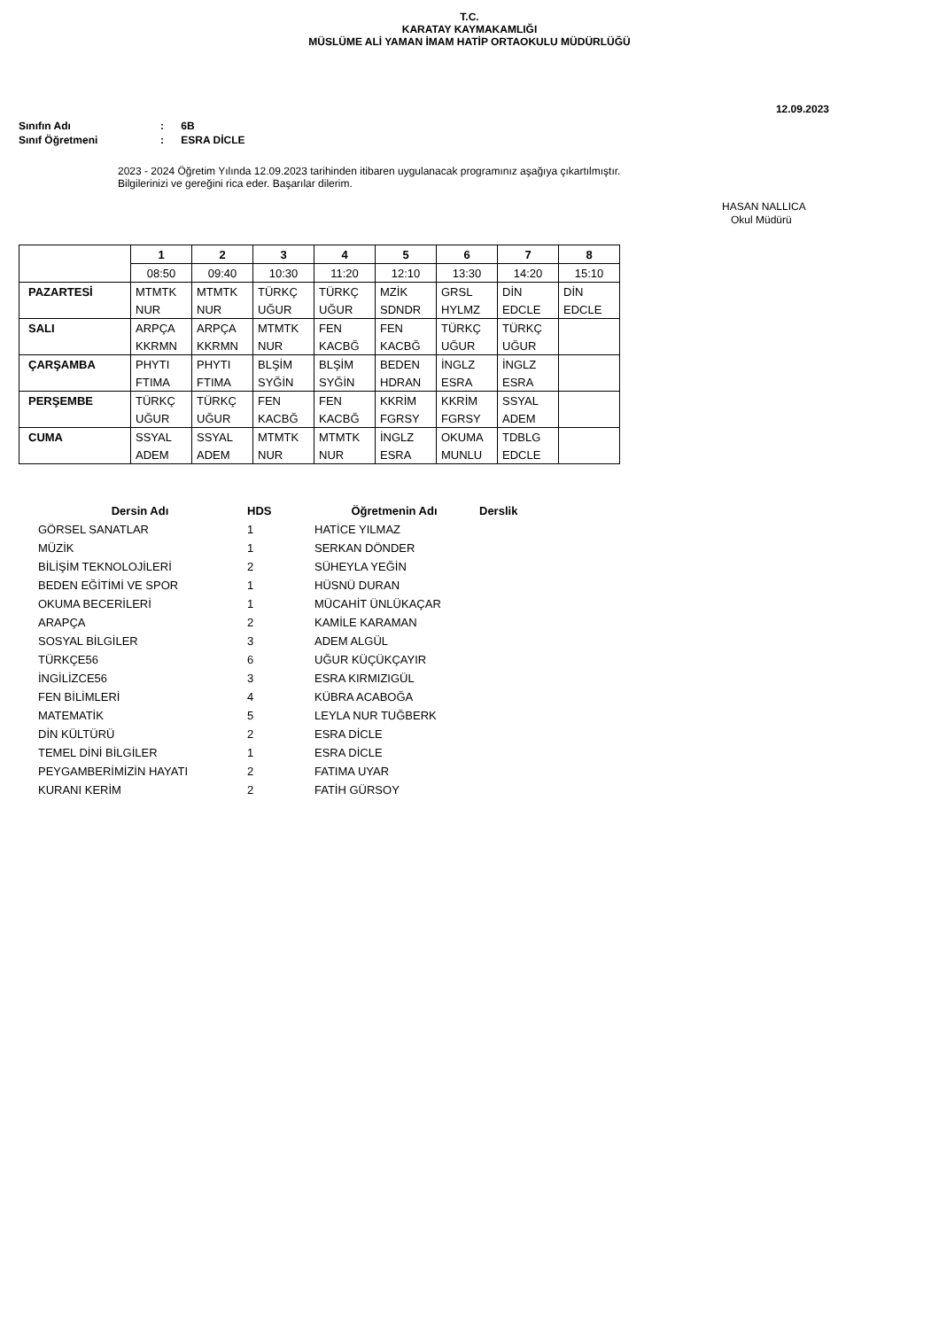T.C.
KARATAY KAYMAKAMLIĞI
MÜSLÜME ALİ YAMAN İMAM HATİP ORTAOKULU MÜDÜRLÜĞÜ
12.09.2023
Sınıfın Adı: 6B
Sınıf Öğretmeni: ESRA DİCLE
2023 - 2024 Öğretim Yılında 12.09.2023 tarihinden itibaren uygulanacak programınız aşağıya çıkartılmıştır.
Bilgilerinizi ve gereğini rica eder. Başarılar dilerim.
HASAN NALLICA
Okul Müdürü
| | 1 | 2 | 3 | 4 | 5 | 6 | 7 | 8 |
| | 08:50 | 09:40 | 10:30 | 11:20 | 12:10 | 13:30 | 14:20 | 15:10 |
| PAZARTESİ | MTMTK | MTMTK | TÜRKÇ | TÜRKÇ | MZİK | GRSL | DİN | DİN |
| | NUR | NUR | UĞUR | UĞUR | SDNDR | HYLMZ | EDCLE | EDCLE |
| SALI | ARPÇA | ARPÇA | MTMTK | FEN | FEN | TÜRKÇ | TÜRKÇ | |
| | KKRMN | KKRMN | NUR | KACBĞ | KACBĞ | UĞUR | UĞUR | |
| ÇARŞAMBA | PHYTI | PHYTI | BLŞİM | BLŞİM | BEDEN | İNGLZ | İNGLZ | |
| | FTIMA | FTIMA | SYĞİN | SYĞİN | HDRAN | ESRA | ESRA | |
| PERŞEMBE | TÜRKÇ | TÜRKÇ | FEN | FEN | KKRİM | KKRİM | SSYAL | |
| | UĞUR | UĞUR | KACBĞ | KACBĞ | FGRSY | FGRSY | ADEM | |
| CUMA | SSYAL | SSYAL | MTMTK | MTMTK | İNGLZ | OKUMA | TDBLG | |
| | ADEM | ADEM | NUR | NUR | ESRA | MUNLU | EDCLE | |
| Dersin Adı | HDS | Öğretmenin Adı | Derslik |
| --- | --- | --- | --- |
| GÖRSEL SANATLAR | 1 | HATİCE YILMAZ | |
| MÜZİK | 1 | SERKAN DÖNDER | |
| BİLİŞİM TEKNOLOJİLERİ | 2 | SÜHEYLA YEĞİN | |
| BEDEN EĞİTİMİ VE SPOR | 1 | HÜSNÜ DURAN | |
| OKUMA BECERİLERİ | 1 | MÜCAHİT ÜNLÜKAÇAR | |
| ARAPÇA | 2 | KAMİLE KARAMAN | |
| SOSYAL BİLGİLER | 3 | ADEM ALGÜL | |
| TÜRKÇE56 | 6 | UĞUR KÜÇÜKÇAYIR | |
| İNGİLİZCE56 | 3 | ESRA KIRMIZIGÜL | |
| FEN BİLİMLERİ | 4 | KÜBRA ACABOĞA | |
| MATEMATİK | 5 | LEYLA NUR TUĞBERK | |
| DİN KÜLTÜRÜ | 2 | ESRA DİCLE | |
| TEMEL DİNİ BİLGİLER | 1 | ESRA DİCLE | |
| PEYGAMBERİMİZİN HAYATI | 2 | FATIMA UYAR | |
| KURANI KERİM | 2 | FATİH GÜRSOY | |